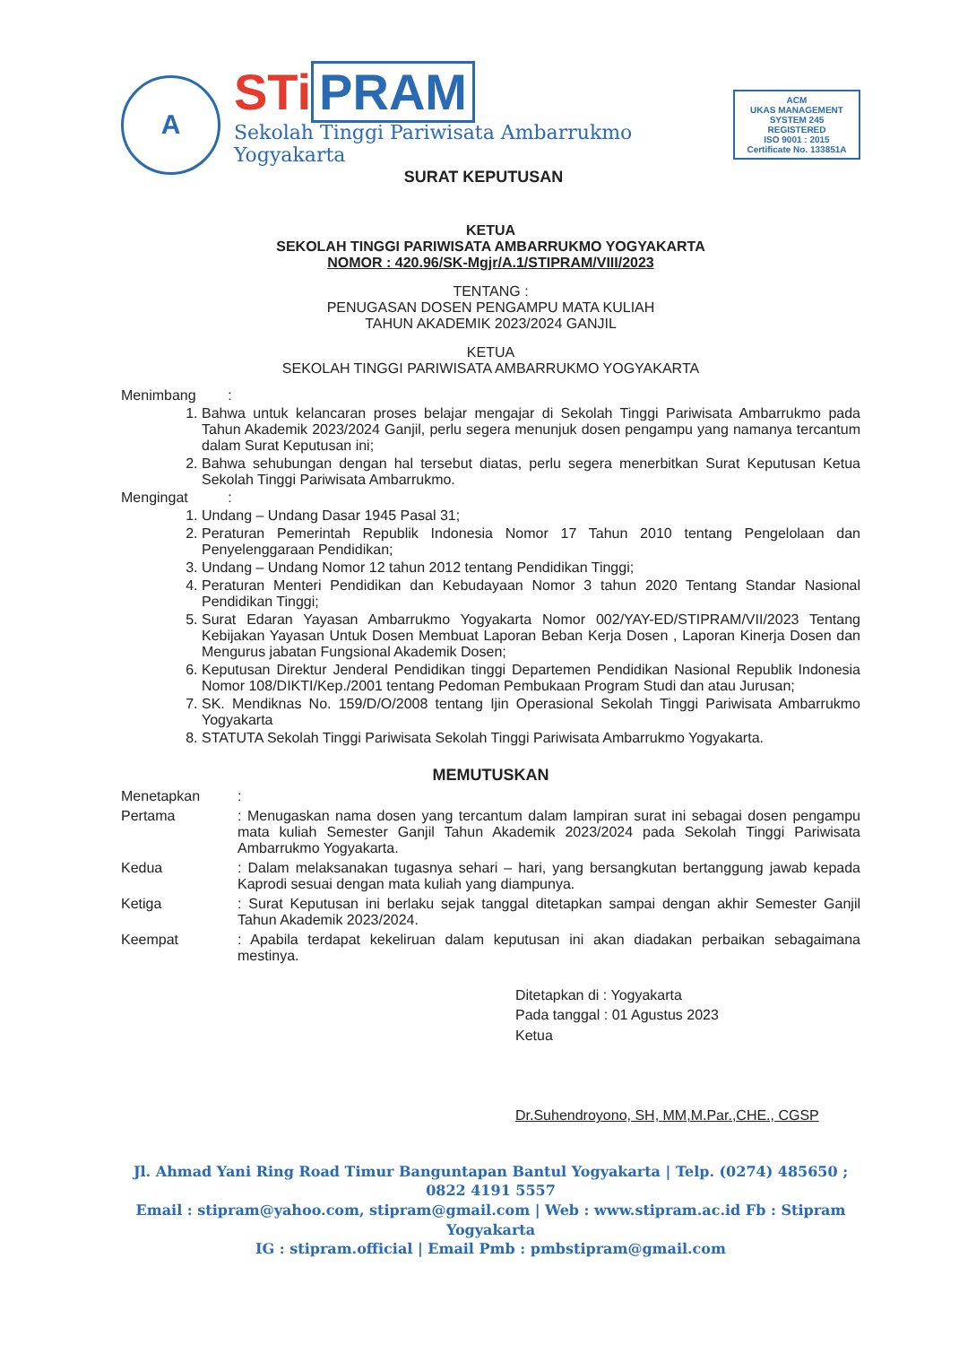A
STi PRAM
Sekolah Tinggi Pariwisata Ambarrukmo Yogyakarta
SURAT KEPUTUSAN
ACM
UKAS MANAGEMENT SYSTEM 245
REGISTERED
ISO 9001 : 2015
Certificate No. 133851A
KETUA
SEKOLAH TINGGI PARIWISATA AMBARRUKMO YOGYAKARTA
NOMOR : 420.96/SK-Mgjr/A.1/STIPRAM/VIII/2023
TENTANG :
PENUGASAN DOSEN PENGAMPU MATA KULIAH
TAHUN AKADEMIK 2023/2024 GANJIL
KETUA
SEKOLAH TINGGI PARIWISATA AMBARRUKMO YOGYAKARTA
Menimbang :
1. Bahwa untuk kelancaran proses belajar mengajar di Sekolah Tinggi Pariwisata Ambarrukmo pada Tahun Akademik 2023/2024 Ganjil, perlu segera menunjuk dosen pengampu yang namanya tercantum dalam Surat Keputusan ini;
2. Bahwa sehubungan dengan hal tersebut diatas, perlu segera menerbitkan Surat Keputusan Ketua Sekolah Tinggi Pariwisata Ambarrukmo.
Mengingat :
1. Undang – Undang Dasar 1945 Pasal 31;
2. Peraturan Pemerintah Republik Indonesia Nomor 17 Tahun 2010 tentang Pengelolaan dan Penyelenggaraan Pendidikan;
3. Undang – Undang Nomor 12 tahun 2012 tentang Pendidikan Tinggi;
4. Peraturan Menteri Pendidikan dan Kebudayaan Nomor 3 tahun 2020 Tentang Standar Nasional Pendidikan Tinggi;
5. Surat Edaran Yayasan Ambarrukmo Yogyakarta Nomor 002/YAY-ED/STIPRAM/VII/2023 Tentang Kebijakan Yayasan Untuk Dosen Membuat Laporan Beban Kerja Dosen , Laporan Kinerja Dosen dan Mengurus jabatan Fungsional Akademik Dosen;
6. Keputusan Direktur Jenderal Pendidikan tinggi Departemen Pendidikan Nasional Republik Indonesia Nomor 108/DIKTI/Kep./2001 tentang Pedoman Pembukaan Program Studi dan atau Jurusan;
7. SK. Mendiknas No. 159/D/O/2008 tentang Ijin Operasional Sekolah Tinggi Pariwisata Ambarrukmo Yogyakarta
8. STATUTA Sekolah Tinggi Pariwisata Sekolah Tinggi Pariwisata Ambarrukmo Yogyakarta.
MEMUTUSKAN
Menetapkan :
Pertama : Menugaskan nama dosen yang tercantum dalam lampiran surat ini sebagai dosen pengampu mata kuliah Semester Ganjil Tahun Akademik 2023/2024 pada Sekolah Tinggi Pariwisata Ambarrukmo Yogyakarta.
Kedua : Dalam melaksanakan tugasnya sehari – hari, yang bersangkutan bertanggung jawab kepada Kaprodi sesuai dengan mata kuliah yang diampunya.
Ketiga : Surat Keputusan ini berlaku sejak tanggal ditetapkan sampai dengan akhir Semester Ganjil Tahun Akademik 2023/2024.
Keempat : Apabila terdapat kekeliruan dalam keputusan ini akan diadakan perbaikan sebagaimana mestinya.
Ditetapkan di : Yogyakarta
Pada tanggal : 01 Agustus 2023
Ketua
Dr.Suhendroyono, SH, MM,M.Par.,CHE., CGSP
Jl. Ahmad Yani Ring Road Timur Banguntapan Bantul Yogyakarta | Telp. (0274) 485650 ; 0822 4191 5557
Email : stipram@yahoo.com, stipram@gmail.com | Web : www.stipram.ac.id Fb : Stipram Yogyakarta
IG : stipram.official | Email Pmb : pmbstipram@gmail.com